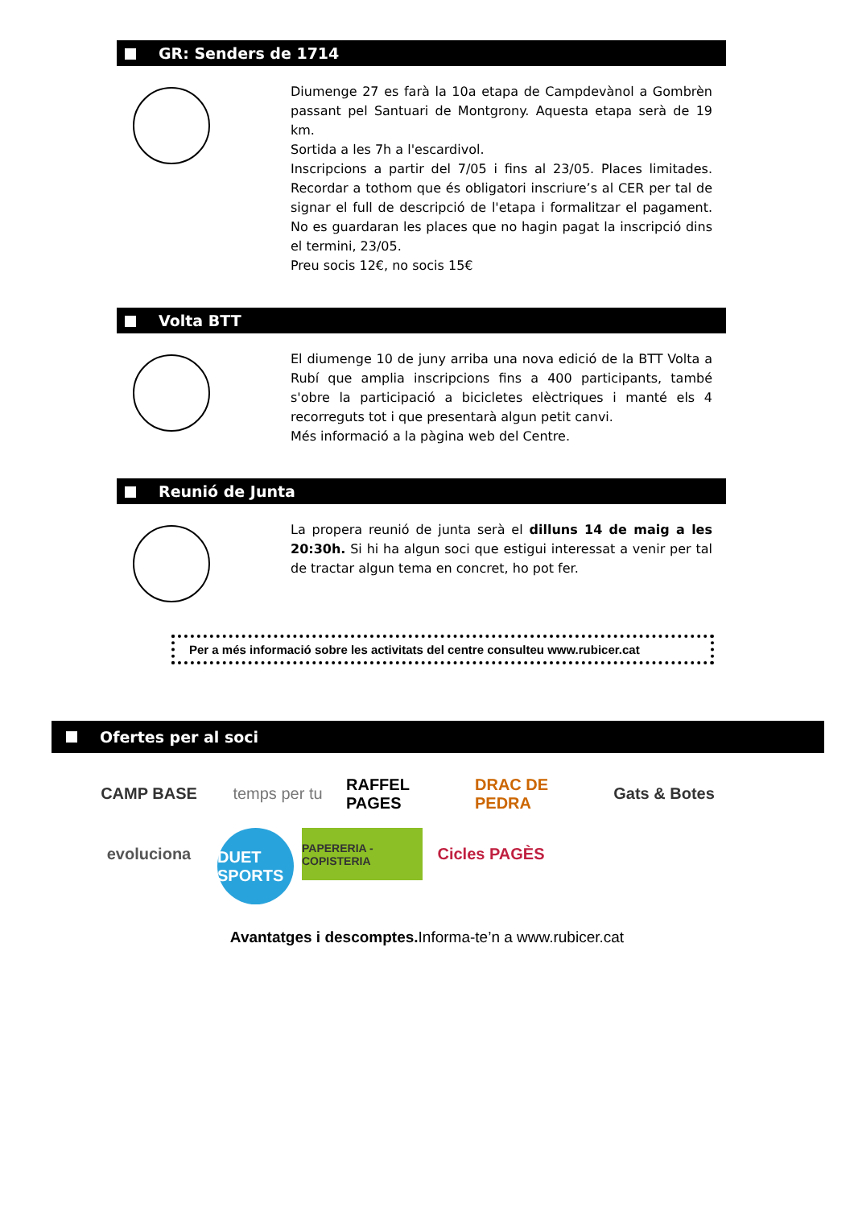GR: Senders de 1714
Diumenge 27 es farà la 10a etapa de Campdevànol a Gombrèn passant pel Santuari de Montgrony. Aquesta etapa serà de 19 km.
Sortida a les 7h a l'escardivol.
Inscripcions a partir del 7/05 i fins al 23/05. Places limitades. Recordar a tothom que és obligatori inscriure’s al CER per tal de signar el full de descripció de l'etapa i formalitzar el pagament. No es guardaran les places que no hagin pagat la inscripció dins el termini, 23/05.
Preu socis 12€, no socis 15€
Volta BTT
El diumenge 10 de juny arriba una nova edició de la BTT Volta a Rubí que amplia inscripcions fins a 400 participants, també s'obre la participació a bicicletes elèctriques i manté els 4 recorreguts tot i que presentarà algun petit canvi.
Més informació a la pàgina web del Centre.
Reunió de Junta
La propera reunió de junta serà el dilluns 14 de maig a les 20:30h. Si hi ha algun soci que estigui interessat a venir per tal de tractar algun tema en concret, ho pot fer.
Per a més informació sobre les activitats del centre consulteu www.rubicer.cat
Ofertes per al soci
CAMP BASE
temps per tu
RAFFEL PAGES
DRAC DE PEDRA
Gats & Botes
evoluciona
DUET SPORTS
PAPERERIA - COPISTERIA
Cicles PAGÈS
Avantatges i descomptes. Informa-te’n a www.rubicer.cat